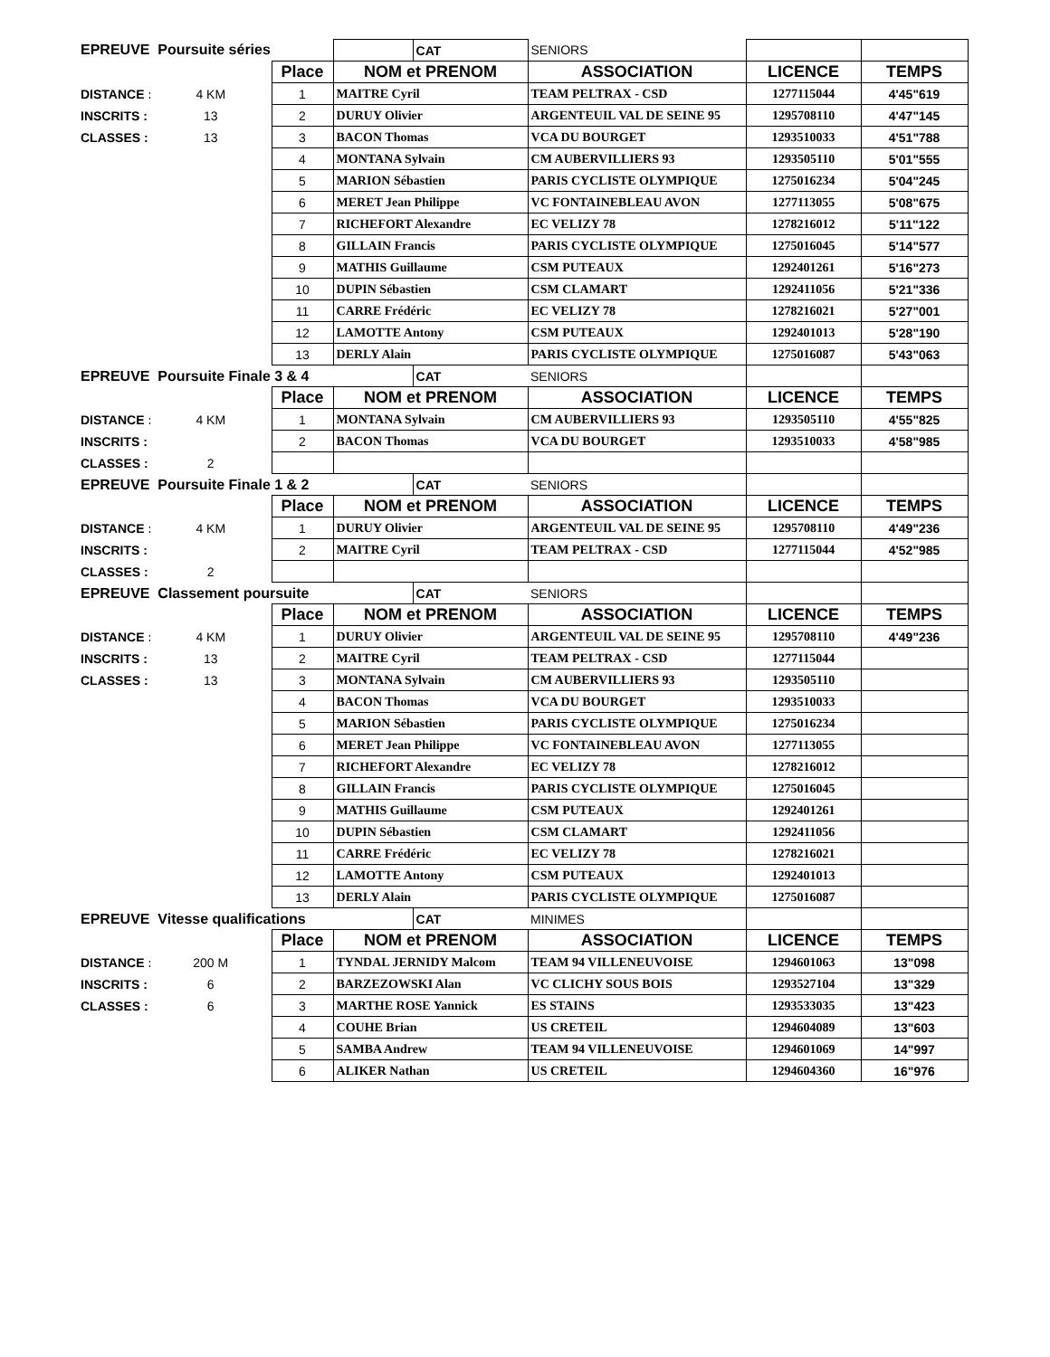| EPREUVE Poursuite séries | | | | CAT | SENIORS | | |
| | | Place | NOM et PRENOM | | ASSOCIATION | LICENCE | TEMPS |
| DISTANCE : | 4 KM | 1 | MAITRE Cyril | | TEAM PELTRAX - CSD | 1277115044 | 4'45"619 |
| INSCRITS : | 13 | 2 | DURUY Olivier | | ARGENTEUIL VAL DE SEINE 95 | 1295708110 | 4'47"145 |
| CLASSES : | 13 | 3 | BACON Thomas | | VCA DU BOURGET | 1293510033 | 4'51"788 |
| | | 4 | MONTANA Sylvain | | CM AUBERVILLIERS 93 | 1293505110 | 5'01"555 |
| | | 5 | MARION Sébastien | | PARIS CYCLISTE OLYMPIQUE | 1275016234 | 5'04"245 |
| | | 6 | MERET Jean Philippe | | VC FONTAINEBLEAU AVON | 1277113055 | 5'08"675 |
| | | 7 | RICHEFORT Alexandre | | EC VELIZY 78 | 1278216012 | 5'11"122 |
| | | 8 | GILLAIN Francis | | PARIS CYCLISTE OLYMPIQUE | 1275016045 | 5'14"577 |
| | | 9 | MATHIS Guillaume | | CSM PUTEAUX | 1292401261 | 5'16"273 |
| | | 10 | DUPIN Sébastien | | CSM CLAMART | 1292411056 | 5'21"336 |
| | | 11 | CARRE Frédéric | | EC VELIZY 78 | 1278216021 | 5'27"001 |
| | | 12 | LAMOTTE Antony | | CSM PUTEAUX | 1292401013 | 5'28"190 |
| | | 13 | DERLY Alain | | PARIS CYCLISTE OLYMPIQUE | 1275016087 | 5'43"063 |
| EPREUVE Poursuite Finale 3 & 4 | | | | CAT | SENIORS | | |
| | | Place | NOM et PRENOM | | ASSOCIATION | LICENCE | TEMPS |
| DISTANCE : | 4 KM | 1 | MONTANA Sylvain | | CM AUBERVILLIERS 93 | 1293505110 | 4'55"825 |
| INSCRITS : | | 2 | BACON Thomas | | VCA DU BOURGET | 1293510033 | 4'58"985 |
| CLASSES : | 2 | | | | | | |
| EPREUVE Poursuite Finale 1 & 2 | | | | CAT | SENIORS | | |
| | | Place | NOM et PRENOM | | ASSOCIATION | LICENCE | TEMPS |
| DISTANCE : | 4 KM | 1 | DURUY Olivier | | ARGENTEUIL VAL DE SEINE 95 | 1295708110 | 4'49"236 |
| INSCRITS : | | 2 | MAITRE Cyril | | TEAM PELTRAX - CSD | 1277115044 | 4'52"985 |
| CLASSES : | 2 | | | | | | |
| EPREUVE Classement poursuite | | | | CAT | SENIORS | | |
| | | Place | NOM et PRENOM | | ASSOCIATION | LICENCE | TEMPS |
| DISTANCE : | 4 KM | 1 | DURUY Olivier | | ARGENTEUIL VAL DE SEINE 95 | 1295708110 | 4'49"236 |
| INSCRITS : | 13 | 2 | MAITRE Cyril | | TEAM PELTRAX - CSD | 1277115044 | |
| CLASSES : | 13 | 3 | MONTANA Sylvain | | CM AUBERVILLIERS 93 | 1293505110 | |
| | | 4 | BACON Thomas | | VCA DU BOURGET | 1293510033 | |
| | | 5 | MARION Sébastien | | PARIS CYCLISTE OLYMPIQUE | 1275016234 | |
| | | 6 | MERET Jean Philippe | | VC FONTAINEBLEAU AVON | 1277113055 | |
| | | 7 | RICHEFORT Alexandre | | EC VELIZY 78 | 1278216012 | |
| | | 8 | GILLAIN Francis | | PARIS CYCLISTE OLYMPIQUE | 1275016045 | |
| | | 9 | MATHIS Guillaume | | CSM PUTEAUX | 1292401261 | |
| | | 10 | DUPIN Sébastien | | CSM CLAMART | 1292411056 | |
| | | 11 | CARRE Frédéric | | EC VELIZY 78 | 1278216021 | |
| | | 12 | LAMOTTE Antony | | CSM PUTEAUX | 1292401013 | |
| | | 13 | DERLY Alain | | PARIS CYCLISTE OLYMPIQUE | 1275016087 | |
| EPREUVE Vitesse qualifications | | | | CAT | MINIMES | | |
| | | Place | NOM et PRENOM | | ASSOCIATION | LICENCE | TEMPS |
| DISTANCE : | 200 M | 1 | TYNDAL JERNIDY Malcom | | TEAM 94 VILLENEUVOISE | 1294601063 | 13"098 |
| INSCRITS : | 6 | 2 | BARZEZOWSKI Alan | | VC CLICHY SOUS BOIS | 1293527104 | 13"329 |
| CLASSES : | 6 | 3 | MARTHE ROSE Yannick | | ES STAINS | 1293533035 | 13"423 |
| | | 4 | COUHE Brian | | US CRETEIL | 1294604089 | 13"603 |
| | | 5 | SAMBA Andrew | | TEAM 94 VILLENEUVOISE | 1294601069 | 14"997 |
| | | 6 | ALIKER Nathan | | US CRETEIL | 1294604360 | 16"976 |